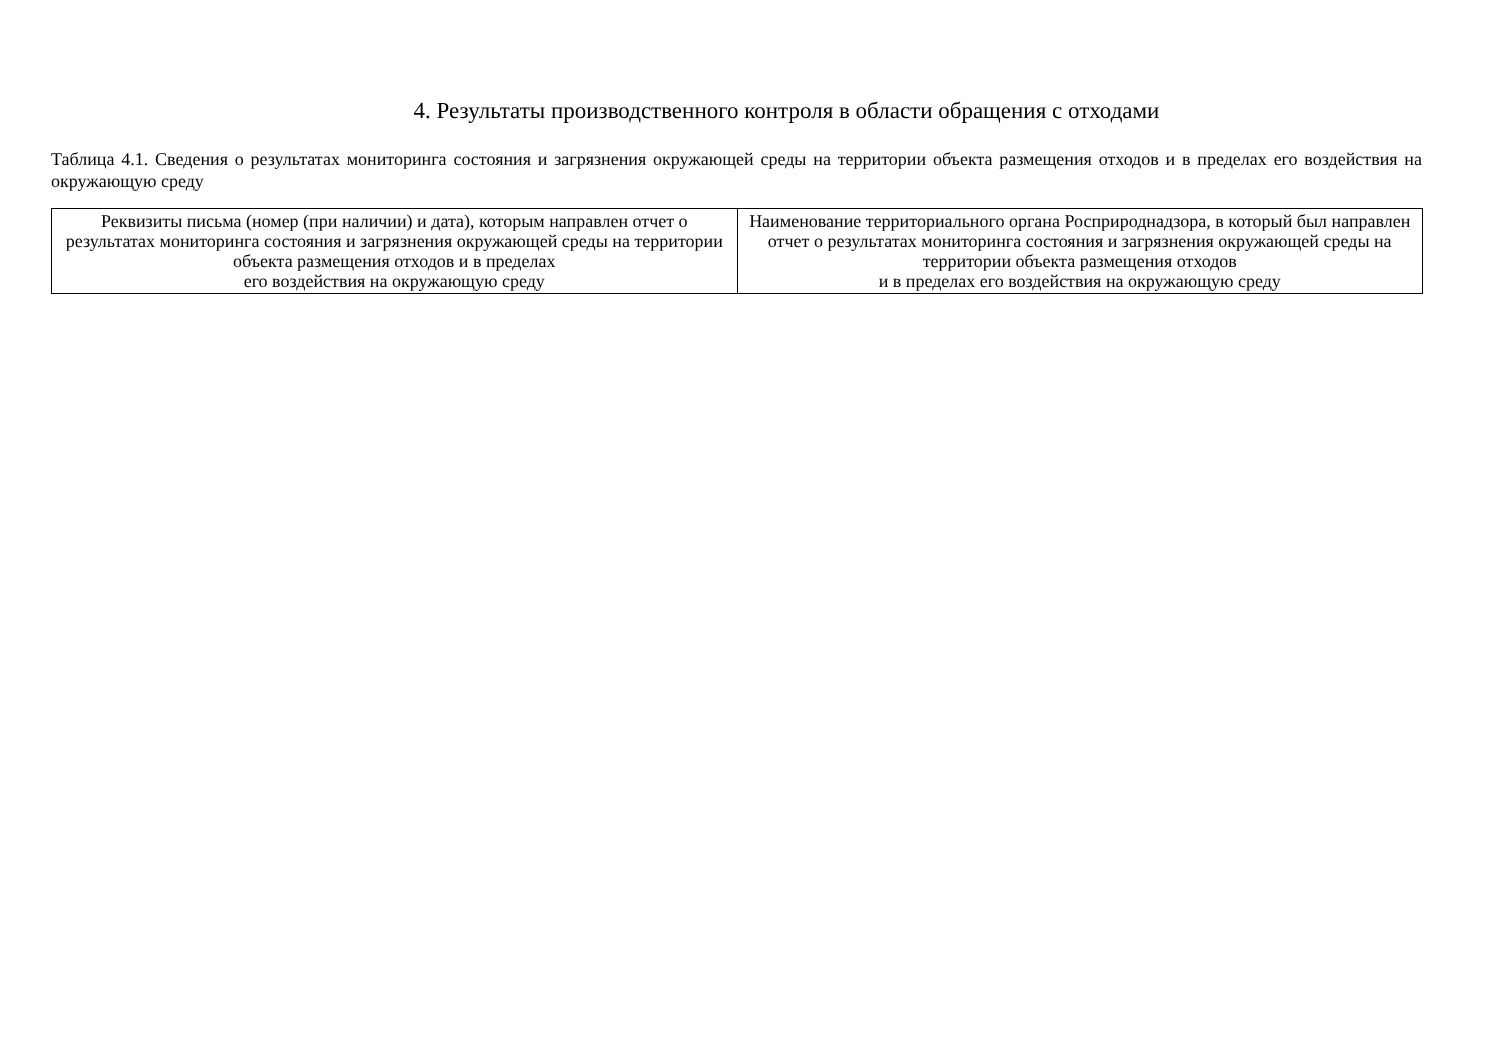4. Результаты производственного контроля в области обращения с отходами
Таблица 4.1. Сведения о результатах мониторинга состояния и загрязнения окружающей среды на территории объекта размещения отходов и в пределах его воздействия на окружающую среду
| Реквизиты письма (номер (при наличии) и дата), которым направлен отчет о результатах мониторинга состояния и загрязнения окружающей среды на территории объекта размещения отходов и в пределах его воздействия на окружающую среду | Наименование территориального органа Росприроднадзора, в который был направлен отчет о результатах мониторинга состояния и загрязнения окружающей среды на территории объекта размещения отходов и в пределах его воздействия на окружающую среду |
| --- | --- |